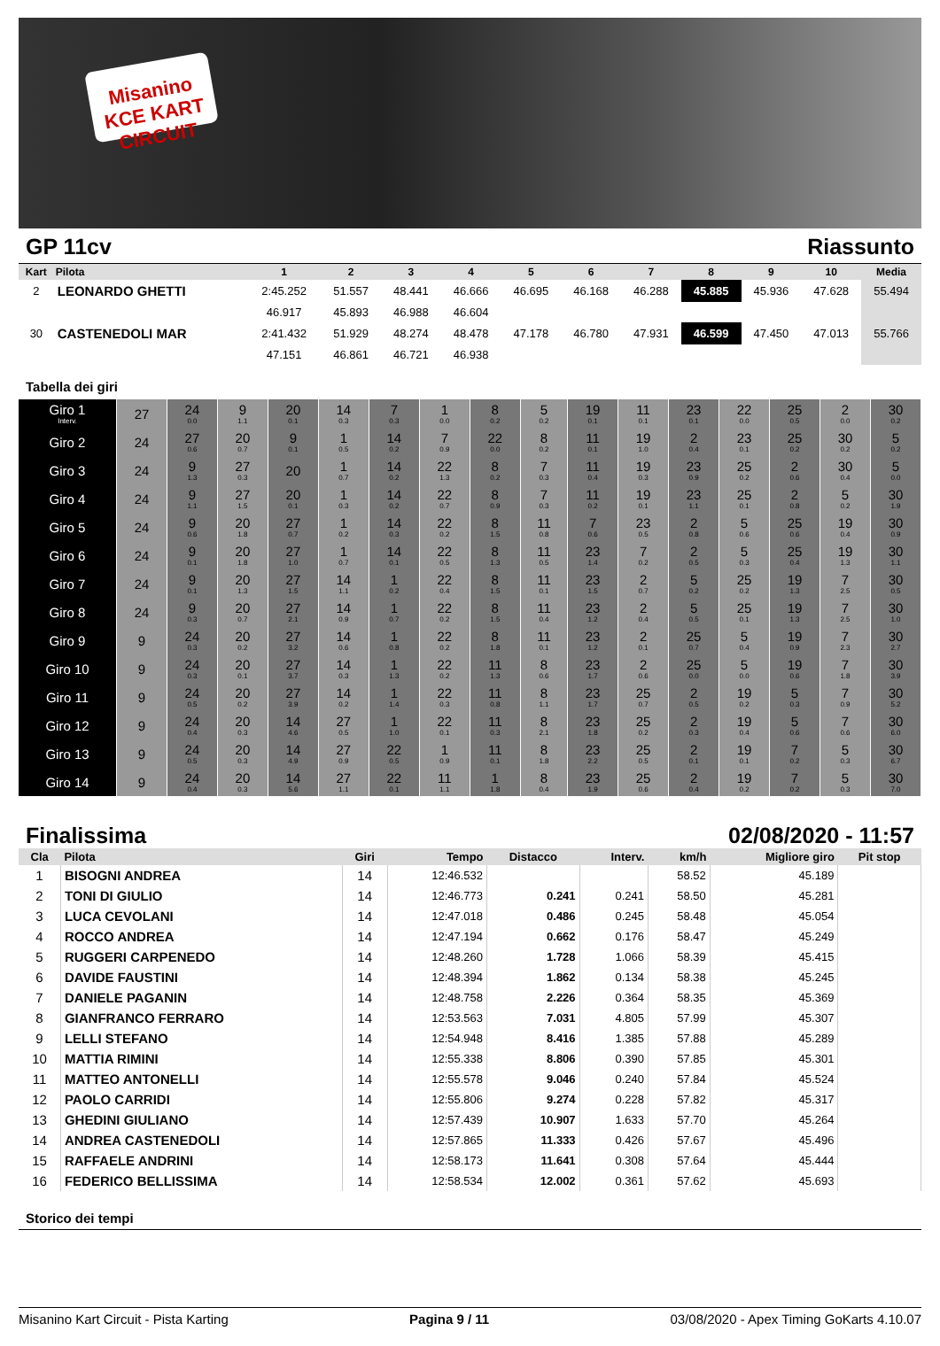Misanino KCE KART CIRCUIT
GP 11cv Riassunto
| Kart | Pilota | 1 | 2 | 3 | 4 | 5 | 6 | 7 | 8 | 9 | 10 | Media |
| --- | --- | --- | --- | --- | --- | --- | --- | --- | --- | --- | --- | --- |
| 2 | LEONARDO GHETTI | 2:45.252 | 51.557 | 48.441 | 46.666 | 46.695 | 46.168 | 46.288 | 45.885 | 45.936 | 47.628 | 55.494 |
| | | 46.917 | 45.893 | 46.988 | 46.604 | | | | | | | |
| 30 | CASTENEDOLI MAR | 2:41.432 | 51.929 | 48.274 | 48.478 | 47.178 | 46.780 | 47.931 | 46.599 | 47.450 | 47.013 | 55.766 |
| | | 47.151 | 46.861 | 46.721 | 46.938 | | | | | | | |
Tabella dei giri
| Giro 1 Interv. | 27 | 24 0.0 | 9 1.1 | 20 0.1 | 14 0.3 | 7 0.3 | 1 0.0 | 8 0.2 | 5 0.2 | 19 0.1 | 11 0.1 | 23 0.1 | 22 0.0 | 25 0.5 | 2 0.0 | 30 0.2 |
| Giro 2 | 24 | 27 0.6 | 20 0.7 | 9 0.1 | 1 0.5 | 14 0.2 | 7 0.9 | 22 0.0 | 8 0.2 | 11 0.1 | 19 1.0 | 2 0.4 | 23 0.1 | 25 0.2 | 30 0.2 | 5 0.2 |
| Giro 3 | 24 | 9 1.3 | 27 0.3 | 20 | 1 0.7 | 14 0.2 | 22 1.3 | 8 0.2 | 7 0.3 | 11 0.4 | 19 0.3 | 23 0.9 | 25 0.2 | 2 0.6 | 30 0.4 | 5 0.0 |
| Giro 4 | 24 | 9 1.1 | 27 1.5 | 20 0.1 | 1 0.3 | 14 0.2 | 22 0.7 | 8 0.9 | 7 0.3 | 11 0.2 | 19 0.1 | 23 1.1 | 25 0.1 | 2 0.8 | 5 0.2 | 30 1.9 |
| Giro 5 | 24 | 9 0.6 | 20 1.8 | 27 0.7 | 1 0.2 | 14 0.3 | 22 0.2 | 8 1.5 | 11 0.8 | 7 0.6 | 23 0.5 | 2 0.8 | 5 0.6 | 25 0.6 | 19 0.4 | 30 0.9 |
| Giro 6 | 24 | 9 0.1 | 20 1.8 | 27 1.0 | 1 0.7 | 14 0.1 | 22 0.5 | 8 1.3 | 11 0.5 | 23 1.4 | 7 0.2 | 2 0.5 | 5 0.3 | 25 0.4 | 19 1.3 | 30 1.1 |
| Giro 7 | 24 | 9 0.1 | 20 1.3 | 27 1.5 | 14 1.1 | 1 0.2 | 22 0.4 | 8 1.5 | 11 0.1 | 23 1.5 | 2 0.7 | 5 0.2 | 25 0.2 | 19 1.3 | 7 2.5 | 30 0.5 |
| Giro 8 | 24 | 9 0.3 | 20 0.7 | 27 2.1 | 14 0.9 | 1 0.7 | 22 0.2 | 8 1.5 | 11 0.4 | 23 1.2 | 2 0.4 | 5 0.5 | 25 0.1 | 19 1.3 | 7 2.5 | 30 1.0 |
| Giro 9 | 9 | 24 0.3 | 20 0.2 | 27 3.2 | 14 0.6 | 1 0.8 | 22 0.2 | 8 1.8 | 11 0.1 | 23 1.2 | 2 0.1 | 25 0.7 | 5 0.4 | 19 0.9 | 7 2.3 | 30 2.7 |
| Giro 10 | 9 | 24 0.3 | 20 0.1 | 27 3.7 | 14 0.3 | 1 1.3 | 22 0.2 | 11 1.3 | 8 0.6 | 23 1.7 | 2 0.6 | 25 0.0 | 5 0.0 | 19 0.6 | 7 1.8 | 30 3.9 |
| Giro 11 | 9 | 24 0.5 | 20 0.2 | 27 3.9 | 14 0.2 | 1 1.4 | 22 0.3 | 11 0.8 | 8 1.1 | 23 1.7 | 25 0.7 | 2 0.5 | 19 0.2 | 5 0.3 | 7 0.9 | 30 5.2 |
| Giro 12 | 9 | 24 0.4 | 20 0.3 | 14 4.6 | 27 0.5 | 1 1.0 | 22 0.1 | 11 0.3 | 8 2.1 | 23 1.8 | 25 0.2 | 2 0.3 | 19 0.4 | 5 0.6 | 7 0.6 | 30 6.0 |
| Giro 13 | 9 | 24 0.5 | 20 0.3 | 14 4.9 | 27 0.9 | 22 0.5 | 1 0.9 | 11 0.1 | 8 1.8 | 23 2.2 | 25 0.5 | 2 0.1 | 19 0.1 | 7 0.2 | 5 0.3 | 30 6.7 |
| Giro 14 | 9 | 24 0.4 | 20 0.3 | 14 5.6 | 27 1.1 | 22 0.1 | 11 1.1 | 1 1.8 | 8 0.4 | 23 1.9 | 25 0.6 | 2 0.4 | 19 0.2 | 7 0.2 | 5 0.3 | 30 7.0 |
Finalissima 02/08/2020 - 11:57
| Cla | Pilota | Giri | Tempo | Distacco | Interv. | km/h | Migliore giro | Pit stop |
| --- | --- | --- | --- | --- | --- | --- | --- | --- |
| 1 | BISOGNI ANDREA | 14 | 12:46.532 | | | 58.52 | 45.189 | |
| 2 | TONI DI GIULIO | 14 | 12:46.773 | 0.241 | 0.241 | 58.50 | 45.281 | |
| 3 | LUCA CEVOLANI | 14 | 12:47.018 | 0.486 | 0.245 | 58.48 | 45.054 | |
| 4 | ROCCO ANDREA | 14 | 12:47.194 | 0.662 | 0.176 | 58.47 | 45.249 | |
| 5 | RUGGERI CARPENEDO | 14 | 12:48.260 | 1.728 | 1.066 | 58.39 | 45.415 | |
| 6 | DAVIDE FAUSTINI | 14 | 12:48.394 | 1.862 | 0.134 | 58.38 | 45.245 | |
| 7 | DANIELE PAGANIN | 14 | 12:48.758 | 2.226 | 0.364 | 58.35 | 45.369 | |
| 8 | GIANFRANCO FERRARO | 14 | 12:53.563 | 7.031 | 4.805 | 57.99 | 45.307 | |
| 9 | LELLI STEFANO | 14 | 12:54.948 | 8.416 | 1.385 | 57.88 | 45.289 | |
| 10 | MATTIA RIMINI | 14 | 12:55.338 | 8.806 | 0.390 | 57.85 | 45.301 | |
| 11 | MATTEO ANTONELLI | 14 | 12:55.578 | 9.046 | 0.240 | 57.84 | 45.524 | |
| 12 | PAOLO CARRIDI | 14 | 12:55.806 | 9.274 | 0.228 | 57.82 | 45.317 | |
| 13 | GHEDINI GIULIANO | 14 | 12:57.439 | 10.907 | 1.633 | 57.70 | 45.264 | |
| 14 | ANDREA CASTENEDOLI | 14 | 12:57.865 | 11.333 | 0.426 | 57.67 | 45.496 | |
| 15 | RAFFAELE ANDRINI | 14 | 12:58.173 | 11.641 | 0.308 | 57.64 | 45.444 | |
| 16 | FEDERICO BELLISSIMA | 14 | 12:58.534 | 12.002 | 0.361 | 57.62 | 45.693 | |
Storico dei tempi
Misanino Kart Circuit - Pista Karting Pagina 9 / 11 03/08/2020 - Apex Timing GoKarts 4.10.07